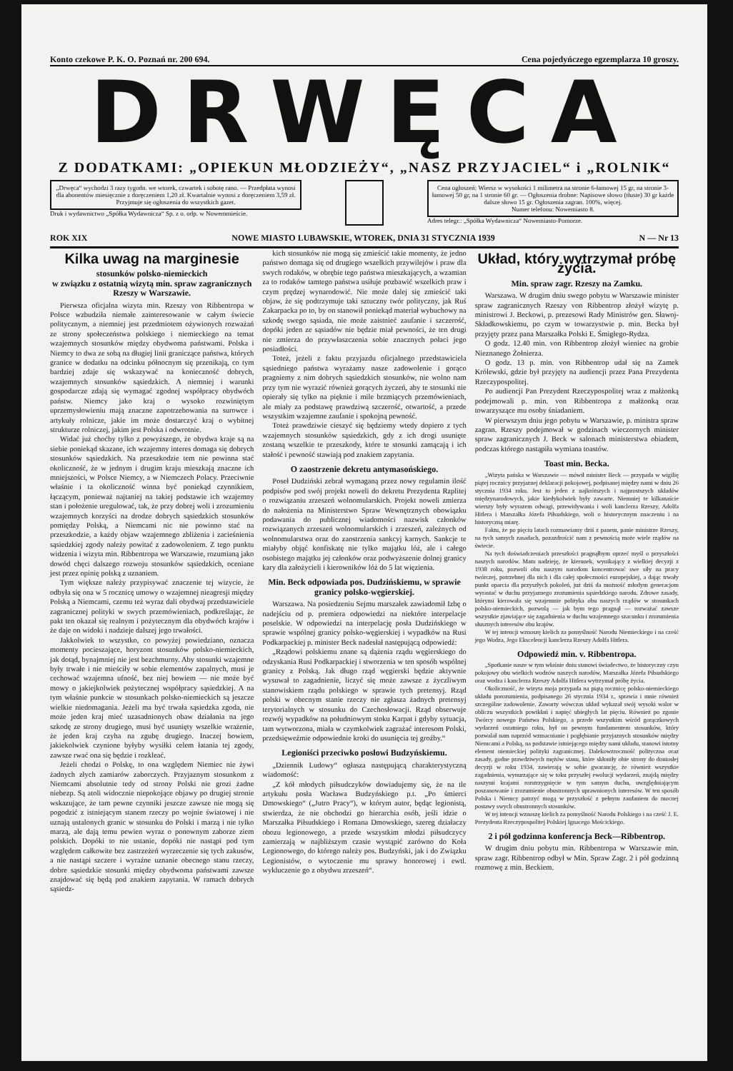Konto czekowe P. K. O. Poznań nr. 200 694. Cena pojedyńczego egzemplarza 10 groszy.
DRWĘCA
Z DODATKAMI: „OPIEKUN MŁODZIEŻY“, „NASZ PRZYJACIEL“ i „ROLNIK“
„Drwęca“ wychodzi 3 razy tygodn. we wtorek, czwartek i sobotę rano. — Przedpłata wynosi dla abonentów miesięcznie z doręczeniem 1,20 zł. Kwartalnie wynosi z doręczeniem 3,59 zł.
Przyjmuje się ogłoszenia do wszystkich gazet.
Druk i wydawnictwo „Spółka Wydawnicza“ Sp. z o. odp. w Nowemmieście.
Cena ogłoszeń: Wiersz w wysokości 1 milimetra na stronie 6-łamowej 15 gr, na stronie 3-łamowej 50 gr, na 1 stronie 60 gr. — Ogłoszenia drobne: Napisowe słowo (tłuste) 30 gr każde dalsze słowo 15 gr. Ogłoszenia zagran. 100%, więcej.
Numer telefonu: Nowemiasto 8.
Adres telegr.: „Spółka Wydawnicza“ Nowemiasto-Pomorze.
ROK XIX NOWE MIASTO LUBAWSKIE, WTOREK, DNIA 31 STYCZNIA 1939 N — Nr 13
Kilka uwag na marginesie
stosunków polsko-niemieckich
w związku z ostatnią wizytą min. spraw zagranicznych Rzeszy w Warszawie.
Pierwsza oficjalna wizyta min. Rzeszy von Ribbentropa w Polsce wzbudziła niemałe zainteresowanie w całym świecie politycznym, a niemniej jest przedmiotem ożywionych rozważań ze strony społeczeństwa polskiego i niemieckiego na temat wzajemnych stosunków między obydwoma państwami. Polska i Niemcy to dwa ze sobą na długiej linii graniczące państwa, których granice w dodatku na odcinku północnym się przenikają, co tym bardziej zdaje się wskazywać na konieczność dobrych, wzajemnych stosunków sąsiedzkich. A niemniej i warunki gospodarcze zdają się wymagać zgodnej współpracy obydwóch państw. Niemcy jako kraj o wysoko rozwiniętym uprzemysłowieniu mają znaczne zapotrzebowania na surowce i artykuły rolnicze, jakie im może dostarczyć kraj o wybitnej strukturze rolniczej, jakim jest Polska i odwrotnie.
Widać już choćby tylko z powyższego, że obydwa kraje są na siebie poniekąd skazane, ich wzajemny interes domaga się dobrych stosunków sąsiedzkich. Na przeszkodzie tem nie powinna stać okoliczność, że w jednym i drugim kraju mieszkają znaczne ich mniejszości, w Polsce Niemcy, a w Niemczech Polacy. Przeciwnie właśnie i ta okoliczność winna być poniekąd czynnikiem, łączącym, ponieważ najtaniej na takiej podstawie ich wzajemny stan i położenie uregulować, tak, że przy dobrej woli i zrozumieniu wzajemnych korzyści na drodze dobrych sąsiedzkich stosunków pomiędzy Polską, a Niemcami nic nie powinno stać na przeszkodzie, a każdy objaw wzajemnego zbliżenia i zacieśnienia sąsiedzkiej zgody należy powitać z zadowoleniem. Z tego punktu widzenia i wizyta min. Ribbentropa we Warszawie, rozumianą jako dowód chęci dalszego rozwoju stosunków sąsiedzkich, oceniane jest przez opinię polską z uznaniem.
Tym większe należy przypisywać znaczenie tej wizycie, że odbyła się ona w 5 rocznicę umowy o wzajemnej nieagresji między Polską a Niemcami, czemu też wyraz dali obydwaj przedstawiciele zagranicznej polityki w swych przemówieniach, podkreślając, że pakt ten okazał się realnym i pożytecznym dla obydwóch krajów i że daje on widoki i nadzieje dalszej jego trwałości.
Jakkolwiek to wszystko, co powyżej powiedziano, oznacza momenty pocieszające, horyzont stosunków polsko-niemieckich, jak dotąd, bynajmniej nie jest bezchmurny. Aby stosunki wzajemne były trwałe i nie mieściły w sobie elementów zapalnych, musi je cechować wzajemna ufność, bez niej bowiem — nie może być mowy o jakiejkolwiek pożytecznej współpracy sąsiedzkiej. A na tym właśnie punkcie w stosunkach polsko-niemieckich są jeszcze wielkie niedomagania. Jeżeli ma być trwała sąsiedzka zgoda, nie może jeden kraj mieć uzasadnionych obaw działania na jego szkodę ze strony drugiego, musi być usunięty wszelkie wrażenie, że jeden kraj czyha na zgubę drugiego. Inaczej bowiem, jakiekolwiek czynione byłyby wysiłki celem łatania tej zgody, zawsze rwać ona się będzie i rozkleać.
Jeżeli chodzi o Polskę, to ona względem Niemiec nie żywi żadnych złych zamiarów zaborczych. Przyjaznym stosunkom z Niemcami absolutnie tedy od strony Polski nie grozi żadne niebezp. Są atoli widocznie niepokojące objawy po drugiej stronie wskazujące, że tam pewne czynniki jeszcze zawsze nie mogą się pogodzić z istniejącym stanem rzeczy po wojnie światowej i nie uznają ustalonych granic w stosunku do Polski i marzą i nie tylko marzą, ale dają temu pewien wyraz o ponownym zaborze ziem polskich. Dopóki to nie ustanie, dopóki nie nastąpi pod tym względem całkowite bez zastrzeżeń wyrzeczenie się tych zakusów, a nie nastąpi szczere i wyraźne uznanie obecnego stanu rzeczy, dobre sąsiedzkie stosunki między obydwoma państwami zawsze znajdować się będą pod znakiem zapytania. W ramach dobrych sąsiedz-
kich stosunków nie mogą się zmieścić takie momenty, że jedno państwo domaga się od drugiego wszelkich przywilejów i praw dla swych rodaków, w obrębie tego państwa mieszkających, a wzamian za to rodaków tamtego państwa usiłuje pozbawić wszelkich praw i czym prędzej wynarodowić. Nie może dalej się zmieścić taki objaw, że się podtrzymuje taki sztuczny twór polityczny, jak Ruś Zakarpacka po to, by on stanowił poniekąd materiał wybuchowy na szkodę swego sąsiada, nie może zaistnieć zaufanie i szczerość, dopóki jeden ze sąsiadów nie będzie miał pewności, że ten drugi nie zmierza do przywłaszczenia sobie znacznych połaci jego posiadłości.
Toteż, jeżeli z faktu przyjazdu oficjalnego przedstawiciela sąsiedniego państwa wyrażamy nasze zadowolenie i gorąco pragniemy z nim dobrych sąsiedzkich stosunków, nie wolno nam przy tym nie wyrazić również gorących życzeń, aby te stosunki nie opierały się tylko na pięknie i mile brzmiących przemówieniach, ale miały za podstawę prawdziwą szczerość, otwartość, a przede wszystkim wzajemne zaufanie i spokojną pewność.
Toteż prawdziwie cieszyć się będziemy wtedy dopiero z tych wzajemnych stosunków sąsiedzkich, gdy z ich drogi usunięte zostaną wszelkie te przeszkody, które te stosunki zamącają i ich stałość i pewność stawiają pod znakiem zapytania.
O zaostrzenie dekretu antymasońskiego.
Poseł Dudziński zebrał wymaganą przez nowy regulamin ilość podpisów pod swój projekt noweli do dekretu Prezydenta Rzplitej o rozwiązaniu zrzeszeń wolnomularskich. Projekt noweli zmierza do nałożenia na Ministerstwo Spraw Wewnętrznych obowiązku podawania do publicznej wiadomości nazwisk członków rozwiązanych zrzeszeń wolnomularskich i zrzeszeń, zależnych od wolnomularstwa oraz do zaostrzenia sankcyj karnych. Sankcje te miałyby objąć konfiskatę nie tylko majątku lóż, ale i całego osobistego majątku jej członków oraz podwyższenie dolnej granicy kary dla założycieli i kierowników lóż do 5 lat więzienia.
Min. Beck odpowiada pos. Dudzińskiemu, w sprawie granicy polsko-węgierskiej.
Warszawa. Na posiedzeniu Sejmu marszałek zawiadomił Izbę o nadejściu od p. premiera odpowiedzi na niektóre interpelacje poselskie. W odpowiedzi na interpelację posła Dudzińskiego w sprawie wspólnej granicy polsko-węgierskiej i wypadków na Rusi Podkarpackiej p. minister Beck nadesłał następującą odpowiedź:
„Rządowi polskiemu znane są dążenia rządu węgierskiego do odzyskania Rusi Podkarpackiej i stworzenia w ten sposób wspólnej granicy z Polską. Jak długo rząd węgierski będzie aktywnie wysuwał to zagadnienie, liczyć się może zawsze z życzliwym stanowiskiem rządu polskiego w sprawie tych pretensyj. Rząd polski w obecnym stanie rzeczy nie zgłasza żadnych pretensyj terytorialnych w stosunku do Czechosłowacji. Rząd obserwuje rozwój wypadków na południowym stoku Karpat i gdyby sytuacja, tam wytworzona, miała w czymkolwiek zagrażać interesom Polski, przedsięweźmie odpowiednie kroki do usunięcia tej groźby.“
Legioniści przeciwko posłowi Budzyńskiemu.
„Dziennik Ludowy“ ogłasza następującą charakterystyczną wiadomość:
„Z kół młodych piłsudczyków dowiadujemy się, że na tle artykułu posła Wacława Budzyńskiego p.t. „Po śmierci Dmowskiego“ („Jutro Pracy“), w którym autor, będąc legionistą, stwierdza, że nie obchodzi go hierarchia osób, jeśli idzie o Marszałka Piłsudskiego i Romana Dmowskiego, szereg działaczy obozu legionowego, a przede wszystkim młodzi piłsudczycy zamierzają w najbliższym czasie wystąpić zarówno do Koła Legionowego, do którego należy pos. Budzyński, jak i do Związku Legionistów, o wytoczenie mu sprawy honorowej i ewtl. wykluczenie go z obydwu zrzeszeń“.
Układ, który wytrzymał próbę życia.
Min. spraw zagr. Rzeszy na Zamku.
Warszawa. W drugim dniu swego pobytu w Warszawie minister spraw zagranicznych Rzeszy von Ribbentrop złożył wizytę p. ministrowi J. Beckowi, p. prezesowi Rady Ministrów gen. Sławoj-Składkowskiemu, po czym w towarzystwie p. min. Becka był przyjęty przez pana Marszałka Polski E. Śmigłego-Rydza.
O godz. 12.40 min. von Ribbentrop złożył wieniec na grobie Nieznanego Żołnierza.
O godz. 13 p. min. von Ribbentrop udał się na Zamek Królewski, gdzie był przyjęty na audiencji przez Pana Prezydenta Rzeczypospolitej.
Po audiencji Pan Prezydent Rzeczypospolitej wraz z małżonką podejmowali p. min. von Ribbentropa z małżonką oraz towarzyszące mu osoby śniadaniem.
W pierwszym dniu jego pobytu w Warszawie, p. ministra spraw zagran. Rzeszy podejmował w godzinach wieczornych minister spraw zagranicznych J. Beck w salonach ministerstwa obiadem, podczas którego nastąpiła wymiana toastów.
Toast min. Becka.
„Wizyta pańska w Warszawie — mówił minister Beck — przypada w wigilię piątej rocznicy przyjaznej deklaracji pokojowej, podpisanej między nami w dniu 26 stycznia 1934 roku. Jest to jeden z najkrótszych i najprostszych układów międzynarodowych, jakie kiedykolwiek były zawarte. Niemniej te kilkanaście wierszy były wyrazem odwagi, przewidywania i woli kanclerza Rzeszy, Adolfa Hitlera i Marszałka Józefa Piłsudskiego, woli o historycznym znaczeniu i na historyczną miarę.
Faktu, że po pięciu latach rozmawiamy dziś z panem, panie ministrze Rzeszy, na tych samych zasadach, pozazdrościć nam z pewnością może wiele rządów na świecie.
Na tych doświadczeniach przeszłości pragnąłbym oprzeć myśl o przyszłości naszych narodów. Mam nadzieję, że kierunek, wynikający z wielkiej decyzji z 1938 roku, pozwoli obu naszym narodom koncentrować swe siły na pracy twórczej, potrzebnej dla nich i dla całej społeczności europejskiej, a dając trwały punkt oparcia dla przyszłych pokoleń, już dziś da możność młodym generacjom wyrastać w duchu przyjaznego zrozumienia sąsiedzkiego narodu. Zdrowe zasady, którymi kierowała się wzajemnie polityka obu naszych rządów w stosunkach polsko-niemieckich, pozwolą — jak bym tego pragnął — rozważać zawsze wszystkie zjawiające się zagadnienia w duchu wzajemnego szacunku i zrozumienia słusznych interesów obu krajów.
W tej intencji wznoszę kielich za pomyślność Narodu Niemieckiego i na cześć jego Wodza, Jego Ekscelencji kanclerza Rzeszy Adolfa Hitlera.
Odpowiedź min. v. Ribbentropa.
„Spotkanie nasze w tym właśnie dniu stanowi świadectwo, że historyczny czyn pokojowy obu wielkich wodzów naszych narodów, Marszałka Józefa Piłsudskiego oraz wodza i kanclerza Rzeszy Adolfa Hitlera wytrzymał próbę życia.
Okoliczność, że wizyta moja przypada na piątą rocznicę polsko-niemieckiego układu porozumienia, podpisanego 26 stycznia 1934 r., sprawia i mnie również szczególne zadowolenie. Zawarty wówczas układ wykazał swój wysoki walor w obliczu wszystkich powikłań i napięć ubiegłych lat pięciu. Również po zgonie Twórcy nowego Państwa Polskiego, a przede wszystkim wśród gorączkowych wydarzeń ostatniego roku, był on pewnym fundamentem stosunków, który pozwalał nam naprzód wzmacnianie i pogłębianie przyjaznych stosunków między Niemcami a Polską, na podstawie istniejącego między nami układu, stanowi istotny element niemieckiej polityki zagranicznej. Dalekowzroczność polityczna oraz zasady, godne prawdziwych mężów stanu, które skłoniły obie strony do doniosłej decyzji w roku 1934, zawierają w sobie gwarancję, że również wszystkie zagadnienia, wynurzające się w toku przyszłej ewolucji wydarzeń, znajdą między naszymi krajami rozstrzygnięcie w tym samym duchu, uwzględniającym poszanowanie i zrozumienie obustronnych uprawnionych interesów. W ten sposób Polska i Niemcy patrzyć mogą w przyszłość z pełnym zaufaniem do mocnej postawy swych obustronnych stosunków.
W tej intencji wznoszę kielich za pomyślność Narodu Polskiego i na cześć J. E. Prezydenta Rzeczypospolitej Polskiej Ignacego Mościckiego.
2 i pół godzinna konferencja Beck—Ribbentrop.
W drugim dniu pobytu min. Ribbentropa w Warszawie min. spraw zagr. Ribbentrop odbył w Min. Spraw Zagr. 2 i pół godzinną rozmowę z min. Beckiem.